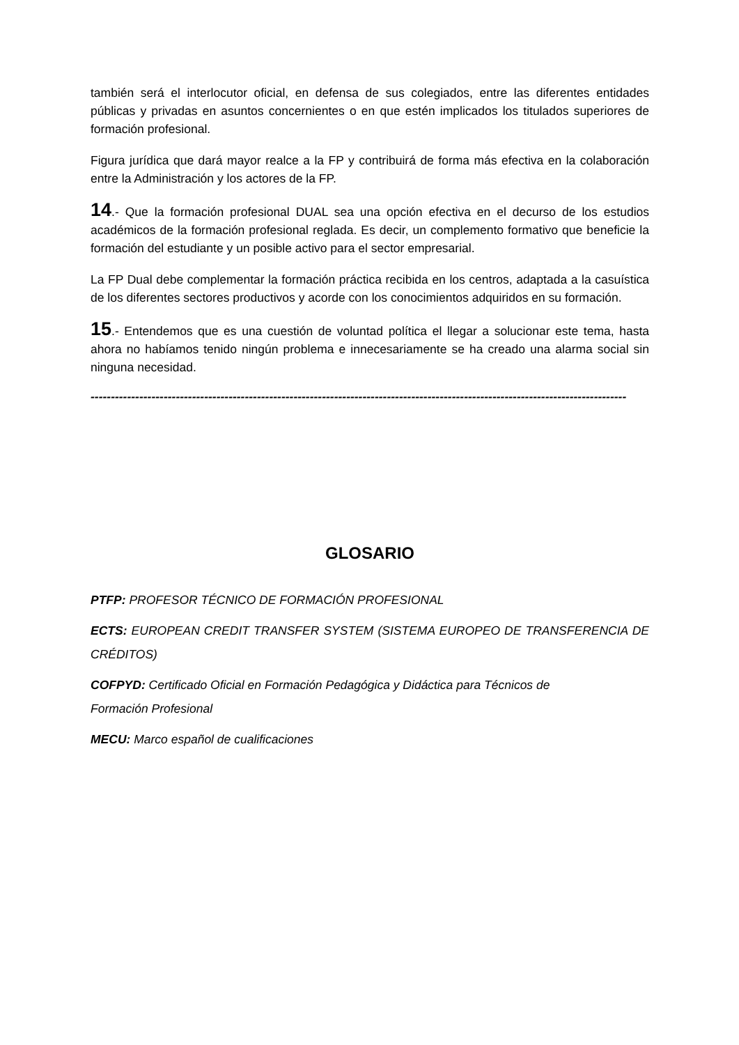también será el interlocutor oficial, en defensa de sus colegiados, entre las diferentes entidades públicas y privadas en asuntos concernientes o en que estén implicados los titulados superiores de formación profesional.
Figura jurídica que dará mayor realce a la FP y contribuirá de forma más efectiva en la colaboración entre la Administración y los actores de la FP.
14.- Que la formación profesional DUAL sea una opción efectiva en el decurso de los estudios académicos de la formación profesional reglada. Es decir, un complemento formativo que beneficie la formación del estudiante y un posible activo para el sector empresarial.
La FP Dual debe complementar la formación práctica recibida en los centros, adaptada a la casuística de los diferentes sectores productivos y acorde con los conocimientos adquiridos en su formación.
15.- Entendemos que es una cuestión de voluntad política el llegar a solucionar este tema, hasta ahora no habíamos tenido ningún problema e innecesariamente se ha creado una alarma social sin ninguna necesidad.
------------------------------------------------------------------------------------------------------------------------------------
GLOSARIO
PTFP: PROFESOR TÉCNICO DE FORMACIÓN PROFESIONAL
ECTS: EUROPEAN CREDIT TRANSFER SYSTEM (SISTEMA EUROPEO DE TRANSFERENCIA DE CRÉDITOS)
COFPYD: Certificado Oficial en Formación Pedagógica y Didáctica para Técnicos de
Formación Profesional
MECU: Marco español de cualificaciones